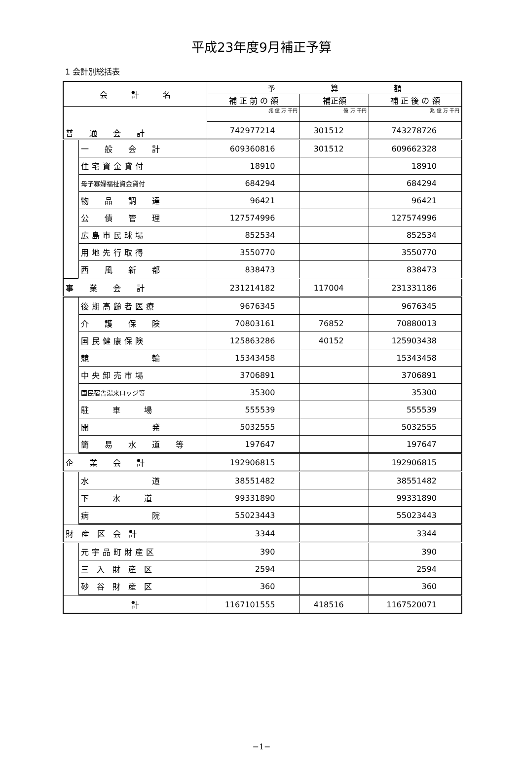平成23年度9月補正予算
1 会計別総括表
| 会 計 名 | | 予 算 額 | | |
| --- | --- | --- | --- | --- |
| | | 補 正 前 の 額 | 補正額 | 補 正 後 の 額 |
| 普 通 会 計 | | 兆 億 万 千円 | 億 万 千円 | 兆 億 万 千円 |
| | | 742977214 | 301512 | 743278726 |
| | 一 般 会 計 | 609360816 | 301512 | 609662328 |
| | 住宅資金貸付 | 18910 | | 18910 |
| | 母子寡婦福祉資金貸付 | 684294 | | 684294 |
| | 物 品 調 達 | 96421 | | 96421 |
| | 公 債 管 理 | 127574996 | | 127574996 |
| | 広島市民球場 | 852534 | | 852534 |
| | 用地先行取得 | 3550770 | | 3550770 |
| | 西 風 新 都 | 838473 | | 838473 |
| 事 業 会 計 | | 231214182 | 117004 | 231331186 |
| | 後期高齢者医療 | 9676345 | | 9676345 |
| | 介 護 保 険 | 70803161 | 76852 | 70880013 |
| | 国民健康保険 | 125863286 | 40152 | 125903438 |
| | 競 輪 | 15343458 | | 15343458 |
| | 中央卸売市場 | 3706891 | | 3706891 |
| | 国民宿舎湯来ロッジ等 | 35300 | | 35300 |
| | 駐 車 場 | 555539 | | 555539 |
| | 開 発 | 5032555 | | 5032555 |
| | 簡 易 水 道 等 | 197647 | | 197647 |
| 企 業 会 計 | | 192906815 | | 192906815 |
| | 水 道 | 38551482 | | 38551482 |
| | 下 水 道 | 99331890 | | 99331890 |
| | 病 院 | 55023443 | | 55023443 |
| 財 産 区 会 計 | | 3344 | | 3344 |
| | 元宇品町財産区 | 390 | | 390 |
| | 三 入 財 産 区 | 2594 | | 2594 |
| | 砂 谷 財 産 区 | 360 | | 360 |
| 計 | | 1167101555 | 418516 | 1167520071 |
−1−